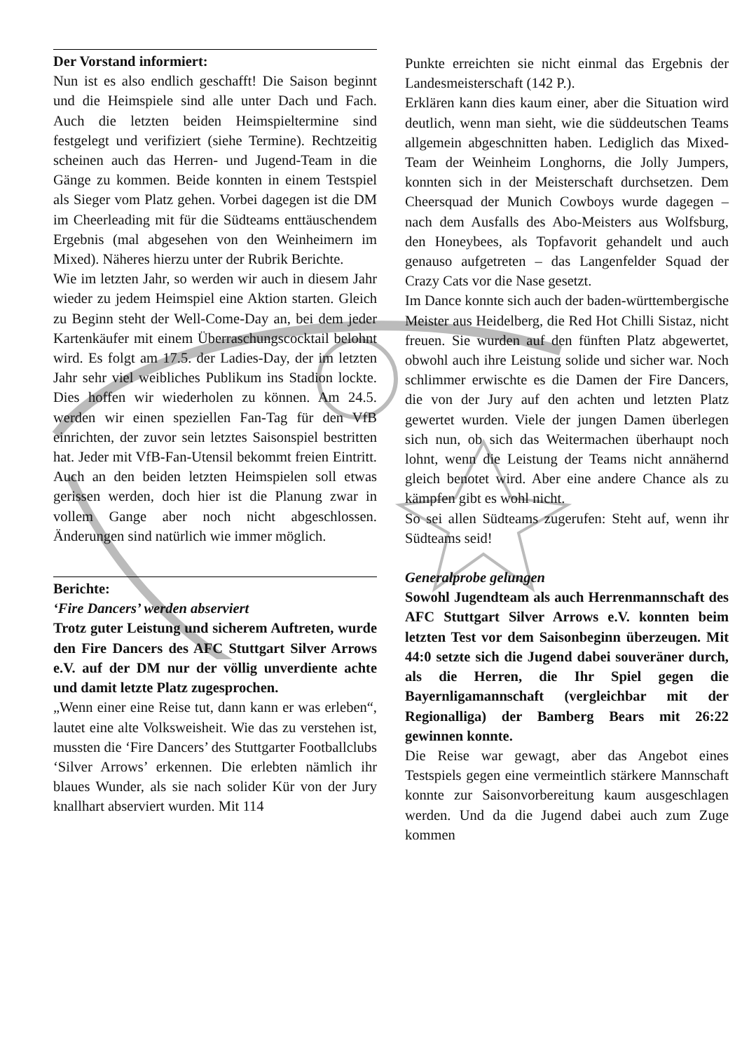Der Vorstand informiert:
Nun ist es also endlich geschafft! Die Saison beginnt und die Heimspiele sind alle unter Dach und Fach. Auch die letzten beiden Heimspieltermine sind festgelegt und verifiziert (siehe Termine). Rechtzeitig scheinen auch das Herren- und Jugend-Team in die Gänge zu kommen. Beide konnten in einem Testspiel als Sieger vom Platz gehen. Vorbei dagegen ist die DM im Cheerleading mit für die Südteams enttäuschendem Ergebnis (mal abgesehen von den Weinheimern im Mixed). Näheres hierzu unter der Rubrik Berichte.
Wie im letzten Jahr, so werden wir auch in diesem Jahr wieder zu jedem Heimspiel eine Aktion starten. Gleich zu Beginn steht der Well-Come-Day an, bei dem jeder Kartenkäufer mit einem Überraschungscocktail belohnt wird. Es folgt am 17.5. der Ladies-Day, der im letzten Jahr sehr viel weibliches Publikum ins Stadion lockte. Dies hoffen wir wiederholen zu können. Am 24.5. werden wir einen speziellen Fan-Tag für den VfB einrichten, der zuvor sein letztes Saisonspiel bestritten hat. Jeder mit VfB-Fan-Utensil bekommt freien Eintritt. Auch an den beiden letzten Heimspielen soll etwas gerissen werden, doch hier ist die Planung zwar in vollem Gange aber noch nicht abgeschlossen. Änderungen sind natürlich wie immer möglich.
Berichte:
‘Fire Dancers’ werden abserviert
Trotz guter Leistung und sicherem Auftreten, wurde den Fire Dancers des AFC Stuttgart Silver Arrows e.V. auf der DM nur der völlig unverdiente achte und damit letzte Platz zugesprochen.
„Wenn einer eine Reise tut, dann kann er was erleben“, lautet eine alte Volksweisheit. Wie das zu verstehen ist, mussten die ‘Fire Dancers’ des Stuttgarter Footballclubs ‘Silver Arrows’ erkennen. Die erlebten nämlich ihr blaues Wunder, als sie nach solider Kür von der Jury knallhart abserviert wurden. Mit 114
Punkte erreichten sie nicht einmal das Ergebnis der Landesmeisterschaft (142 P.).
Erklären kann dies kaum einer, aber die Situation wird deutlich, wenn man sieht, wie die süddeutschen Teams allgemein abgeschnitten haben. Lediglich das Mixed-Team der Weinheim Longhorns, die Jolly Jumpers, konnten sich in der Meisterschaft durchsetzen. Dem Cheersquad der Munich Cowboys wurde dagegen – nach dem Ausfalls des Abo-Meisters aus Wolfsburg, den Honeybees, als Topfavorit gehandelt und auch genauso aufgetreten – das Langenfelder Squad der Crazy Cats vor die Nase gesetzt.
Im Dance konnte sich auch der baden-württembergische Meister aus Heidelberg, die Red Hot Chilli Sistaz, nicht freuen. Sie wurden auf den fünften Platz abgewertet, obwohl auch ihre Leistung solide und sicher war. Noch schlimmer erwischte es die Damen der Fire Dancers, die von der Jury auf den achten und letzten Platz gewertet wurden. Viele der jungen Damen überlegen sich nun, ob sich das Weitermachen überhaupt noch lohnt, wenn die Leistung der Teams nicht annähernd gleich benotet wird. Aber eine andere Chance als zu kämpfen gibt es wohl nicht.
So sei allen Südteams zugerufen: Steht auf, wenn ihr Südteams seid!
Generalprobe gelungen
Sowohl Jugendteam als auch Herrenmannschaft des AFC Stuttgart Silver Arrows e.V. konnten beim letzten Test vor dem Saisonbeginn überzeugen. Mit 44:0 setzte sich die Jugend dabei souveräner durch, als die Herren, die Ihr Spiel gegen die Bayernligamannschaft (vergleichbar mit der Regionalliga) der Bamberg Bears mit 26:22 gewinnen konnte.
Die Reise war gewagt, aber das Angebot eines Testspiels gegen eine vermeintlich stärkere Mannschaft konnte zur Saisonvorbereitung kaum ausgeschlagen werden. Und da die Jugend dabei auch zum Zuge kommen